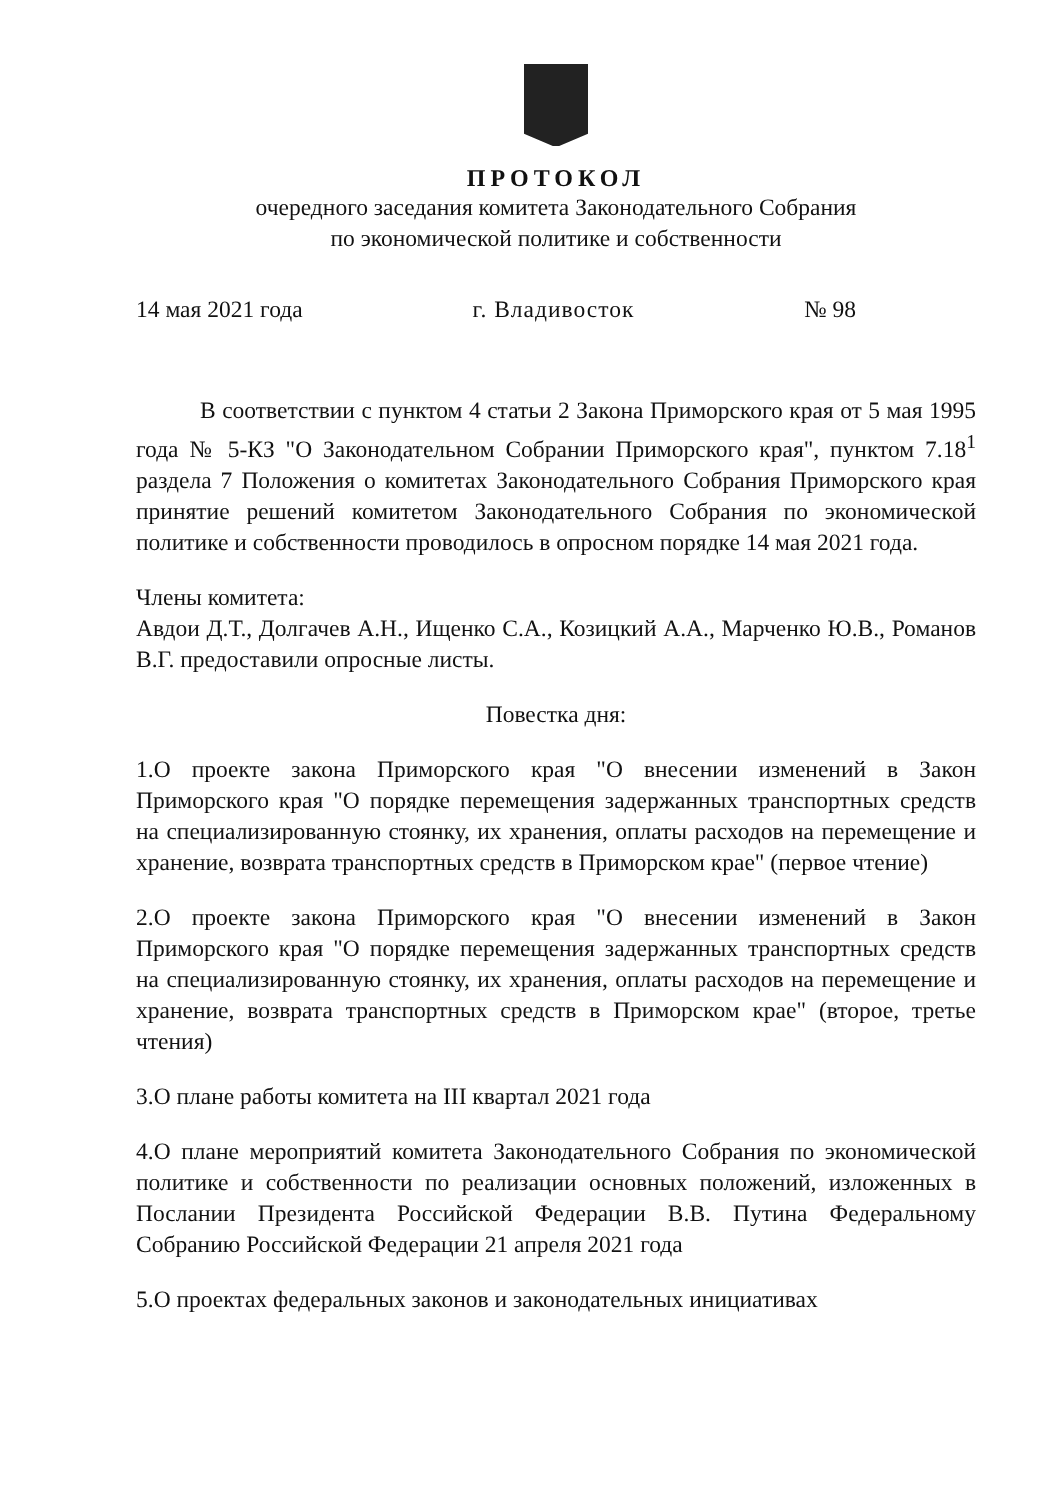ПРОТОКОЛ
очередного заседания комитета Законодательного Собрания
по экономической политике и собственности
14 мая 2021 года г. Владивосток № 98
В соответствии с пунктом 4 статьи 2 Закона Приморского края от 5 мая 1995 года № 5-КЗ "О Законодательном Собрании Приморского края", пунктом 7.18<sup>1</sup> раздела 7 Положения о комитетах Законодательного Собрания Приморского края принятие решений комитетом Законодательного Собрания по экономической политике и собственности проводилось в опросном порядке 14 мая 2021 года.
Члены комитета:
Авдои Д.Т., Долгачев А.Н., Ищенко С.А., Козицкий А.А., Марченко Ю.В., Романов В.Г. предоставили опросные листы.
Повестка дня:
1.О проекте закона Приморского края "О внесении изменений в Закон Приморского края "О порядке перемещения задержанных транспортных средств на специализированную стоянку, их хранения, оплаты расходов на перемещение и хранение, возврата транспортных средств в Приморском крае" (первое чтение)
2.О проекте закона Приморского края "О внесении изменений в Закон Приморского края "О порядке перемещения задержанных транспортных средств на специализированную стоянку, их хранения, оплаты расходов на перемещение и хранение, возврата транспортных средств в Приморском крае" (второе, третье чтения)
3.О плане работы комитета на III квартал 2021 года
4.О плане мероприятий комитета Законодательного Собрания по экономической политике и собственности по реализации основных положений, изложенных в Послании Президента Российской Федерации В.В. Путина Федеральному Собранию Российской Федерации 21 апреля 2021 года
5.О проектах федеральных законов и законодательных инициативах